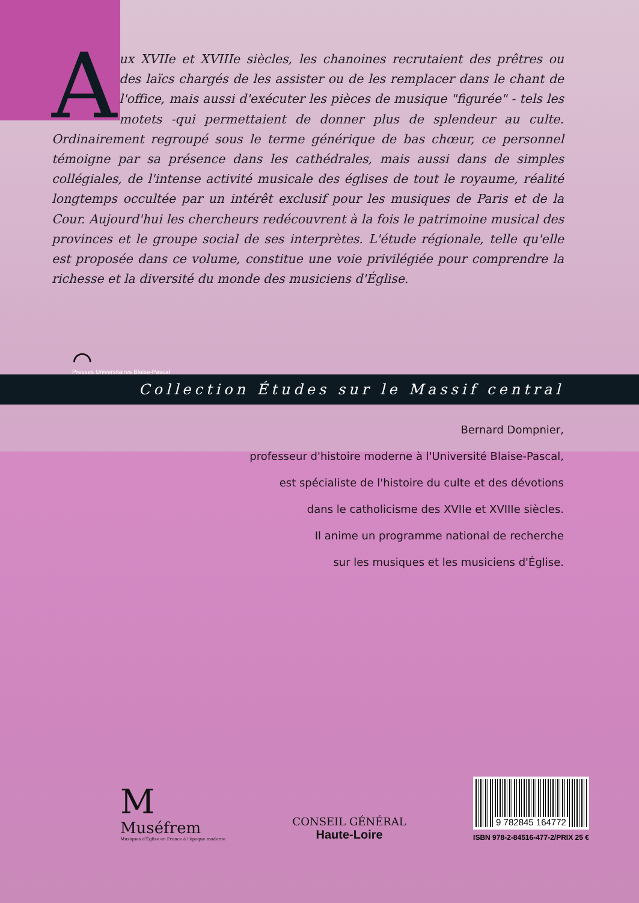Aux XVIIe et XVIIIe siècles, les chanoines recrutaient des prêtres ou des laïcs chargés de les assister ou de les remplacer dans le chant de l'office, mais aussi d'exécuter les pièces de musique "figurée" - tels les motets -qui permettaient de donner plus de splendeur au culte. Ordinairement regroupé sous le terme générique de bas chœur, ce personnel témoigne par sa présence dans les cathédrales, mais aussi dans de simples collégiales, de l'intense activité musicale des églises de tout le royaume, réalité longtemps occultée par un intérêt exclusif pour les musiques de Paris et de la Cour. Aujourd'hui les chercheurs redécouvrent à la fois le patrimoine musical des provinces et le groupe social de ses interprètes. L'étude régionale, telle qu'elle est proposée dans ce volume, constitue une voie privilégiée pour comprendre la richesse et la diversité du monde des musiciens d'Église.
⌒
Presses Universitaires Blaise-Pascal
Collection Études sur le Massif central
Bernard Dompnier,
professeur d'histoire moderne à l'Université Blaise-Pascal,
est spécialiste de l'histoire du culte et des dévotions
dans le catholicisme des XVIIe et XVIIIe siècles.
Il anime un programme national de recherche
sur les musiques et les musiciens d'Église.
M
Muséfrem
Musiques d'Église en France à l'époque moderne
CONSEIL GÉNÉRAL
Haute-Loire
9 782845 164772
ISBN 978-2-84516-477-2/PRIX 25 €